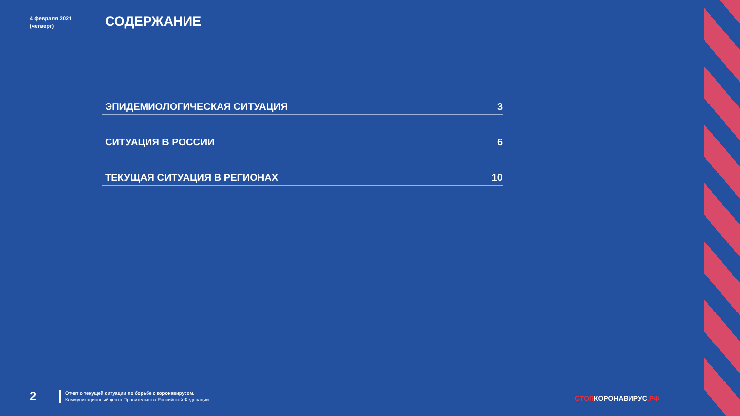4 февраля 2021
(четверг)
СОДЕРЖАНИЕ
ЭПИДЕМИОЛОГИЧЕСКАЯ СИТУАЦИЯ 3
СИТУАЦИЯ В РОССИИ 6
ТЕКУЩАЯ СИТУАЦИЯ В РЕГИОНАХ 10
2
Отчет о текущей ситуации по борьбе с коронавирусом.
Коммуникационный центр Правительства Российской Федерации
СТОПКОРОНАВИРУС.РФ